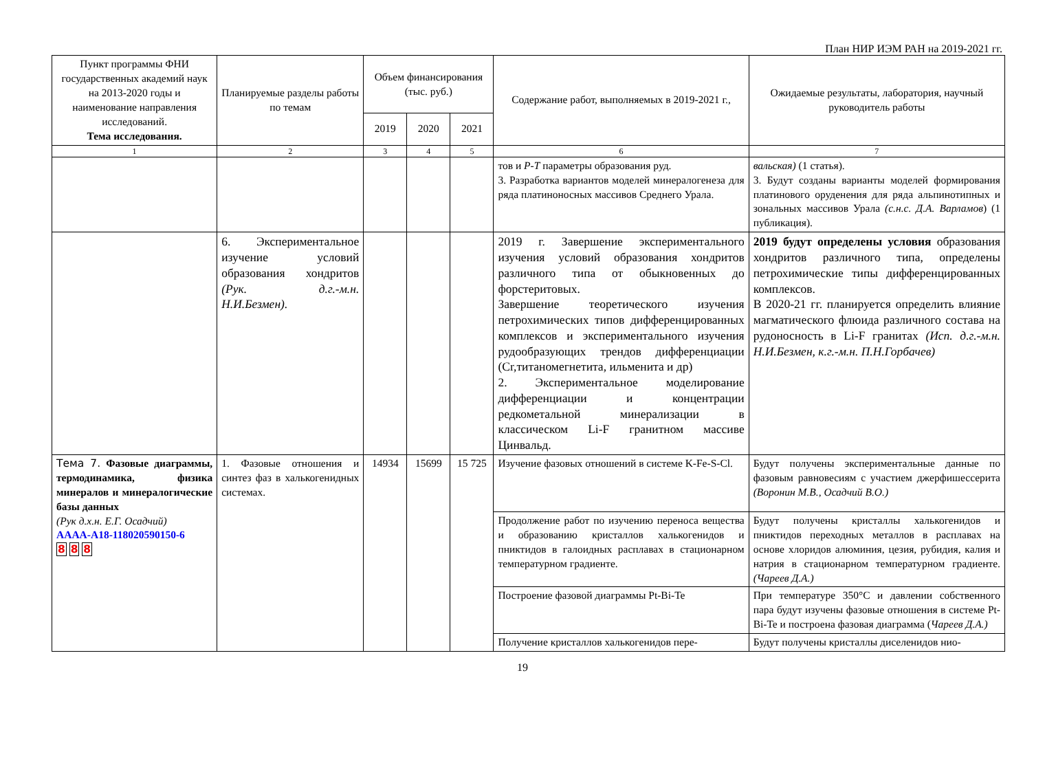План НИР ИЭМ РАН на 2019-2021 гг.
| Пункт программы ФНИ государственных академий наук на 2013-2020 годы и наименование направления исследований. Тема исследования. | Планируемые разделы работы по темам | Объем финансирования (тыс. руб.) | | | Содержание работ, выполняемых в 2019-2021 г., | Ожидаемые результаты, лаборатория, научный руководитель работы |
| --- | --- | --- | --- | --- | --- | --- |
| | | 2019 | 2020 | 2021 | | |
| 1 | 2 | 3 | 4 | 5 | 6 | 7 |
| | | | | | тов и P-T параметры образования руд. 3. Разработка вариантов моделей минералогенеза для ряда платиноносных массивов Среднего Урала. | вальская) (1 статья). 3. Будут созданы варианты моделей формирования платинового оруденения для ряда альпинотипных и зональных массивов Урала (с.н.с. Д.А. Варламов ) (1 публикация). |
| | 6. Экспериментальное изучение условий образования хондритов (Рук. д.г.-м.н. Н.И.Безмен). | | | | 2019 г. Завершение экспериментального изучения условий образования хондритов различного типа от обыкновенных до форстеритовых. Завершение теоретического изучения петрохимических типов дифференцированных комплексов и экспериментального изучения рудообразующих трендов дифференциации (Cr,титаномегнетита, ильменита и др) 2. Экспериментальное моделирование дифференциации и концентрации редкометальной минерализации в классическом Li-F гранитном массиве Цинвальд. | 2019 будут определены условия образования хондритов различного типа, определены петрохимические типы дифференцированных комплексов. В 2020-21 гг. планируется определить влияние магматического флюида различного состава на рудоносность в Li-F гранитах (Исп. д.г.-м.н. Н.И.Безмен, к.г.-м.н. П.Н.Горбачев) |
| Тема 7. Фазовые диаграммы, термодинамика, физика минералов и минералогические базы данных (Рук д.х.н. Е.Г. Осадчий) АААА-А18-118020590150-6 8 8 8 | 1. Фазовые отношения и синтез фаз в халькогенидных системах. | 14934 | 15699 | 15 725 | Изучение фазовых отношений в системе K-Fe-S-Cl. | Будут получены экспериментальные данные по фазовым равновесиям с участием джерфишессерита (Воронин М.В., Осадчий В.О.) |
| | | | | | Продолжение работ по изучению переноса вещества и образованию кристаллов халькогенидов и пниктидов в галоидных расплавах в стационарном температурном градиенте. | Будут получены кристаллы халькогенидов и пниктидов переходных металлов в расплавах на основе хлоридов алюминия, цезия, рубидия, калия и натрия в стационарном температурном градиенте. (Чареев Д.А.) |
| | | | | | Построение фазовой диаграммы Pt-Bi-Te | При температуре 350°C и давлении собственного пара будут изучены фазовые отношения в системе Pt-Bi-Te и построена фазовая диаграмма ( Чареев Д.А.) |
| | | | | | Получение кристаллов халькогенидов пере- | Будут получены кристаллы диселенидов нио- |
19